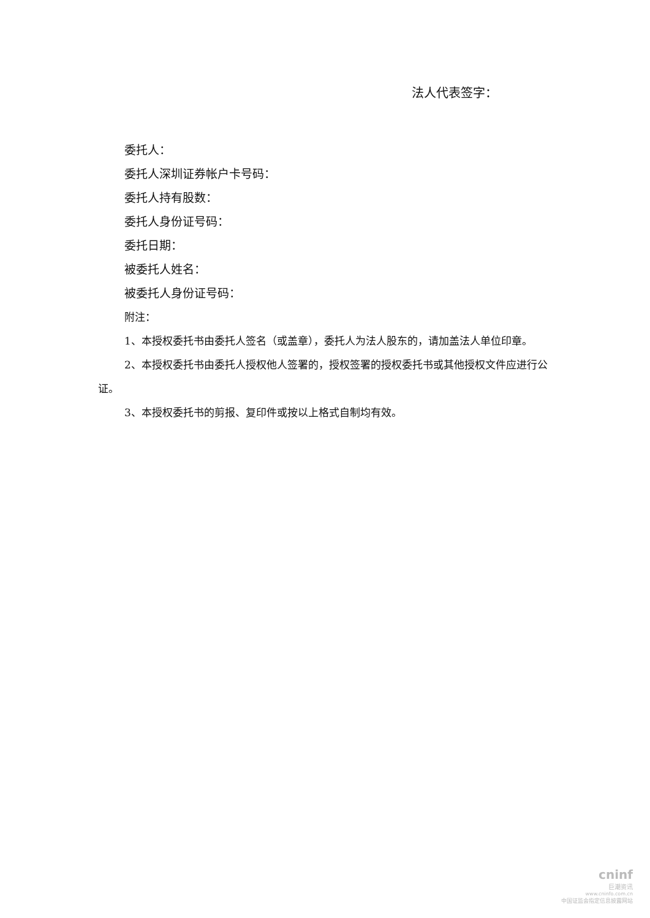法人代表签字：
委托人：
委托人深圳证券帐户卡号码：
委托人持有股数：
委托人身份证号码：
委托日期：
被委托人姓名：
被委托人身份证号码：
附注：
1、本授权委托书由委托人签名（或盖章），委托人为法人股东的，请加盖法人单位印章。
2、本授权委托书由委托人授权他人签署的，授权签署的授权委托书或其他授权文件应进行公证。
3、本授权委托书的剪报、复印件或按以上格式自制均有效。
cninf
巨潮资讯
www.cninfo.com.cn
中国证监会指定信息披露网站